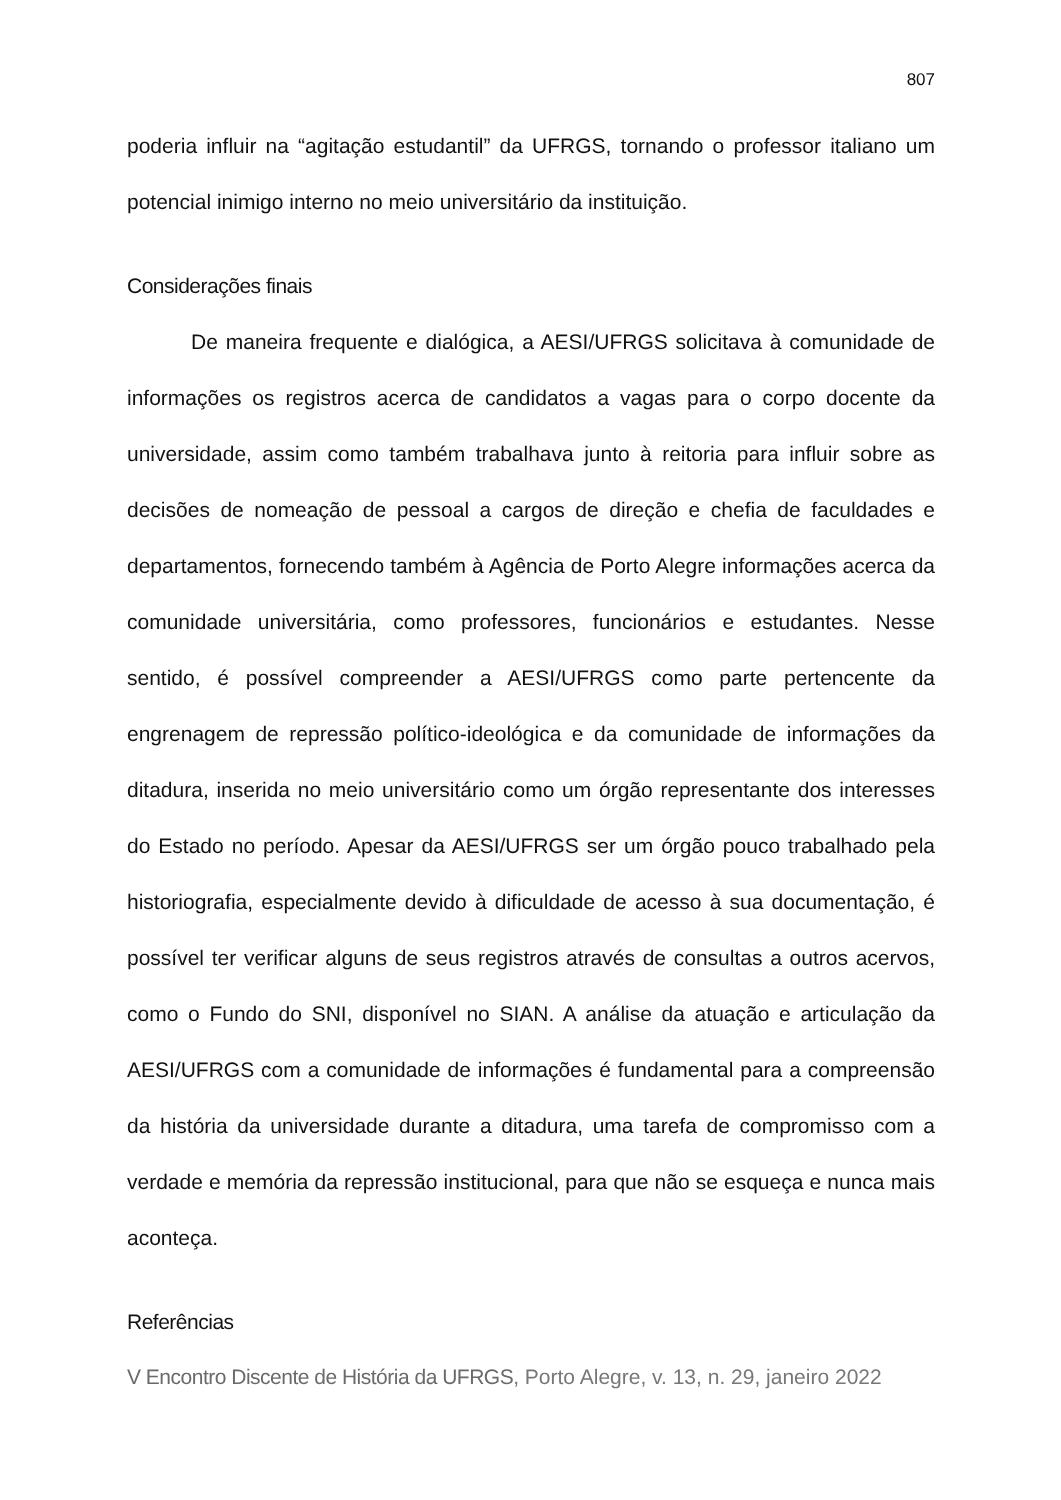807
poderia influir na “agitação estudantil” da UFRGS, tornando o professor italiano um potencial inimigo interno no meio universitário da instituição.
Considerações finais
De maneira frequente e dialógica, a AESI/UFRGS solicitava à comunidade de informações os registros acerca de candidatos a vagas para o corpo docente da universidade, assim como também trabalhava junto à reitoria para influir sobre as decisões de nomeação de pessoal a cargos de direção e chefia de faculdades e departamentos, fornecendo também à Agência de Porto Alegre informações acerca da comunidade universitária, como professores, funcionários e estudantes. Nesse sentido, é possível compreender a AESI/UFRGS como parte pertencente da engrenagem de repressão político-ideológica e da comunidade de informações da ditadura, inserida no meio universitário como um órgão representante dos interesses do Estado no período. Apesar da AESI/UFRGS ser um órgão pouco trabalhado pela historiografia, especialmente devido à dificuldade de acesso à sua documentação, é possível ter verificar alguns de seus registros através de consultas a outros acervos, como o Fundo do SNI, disponível no SIAN. A análise da atuação e articulação da AESI/UFRGS com a comunidade de informações é fundamental para a compreensão da história da universidade durante a ditadura, uma tarefa de compromisso com a verdade e memória da repressão institucional, para que não se esqueça e nunca mais aconteça.
Referências
V Encontro Discente de História da UFRGS, Porto Alegre, v. 13, n. 29, janeiro 2022